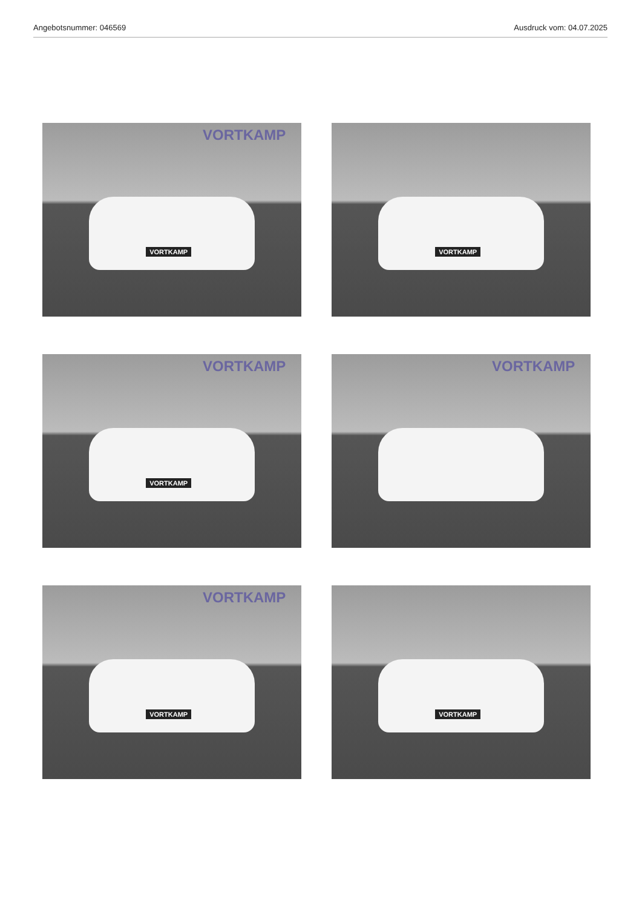Angebotsnummer: 046569 Ausdruck vom: 04.07.2025
VORTKAMP
VORTKAMP
VORTKAMP
VORTKAMP
VORTKAMP
VORTKAMP
VORTKAMP
VORTKAMP
VORTKAMP